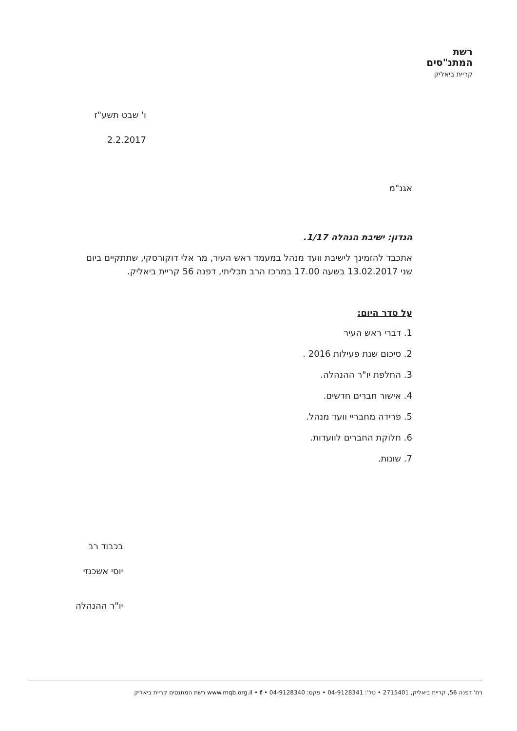רשת
המתנ"סים
קריית ביאליק
ו' שבט תשע"ז
2.2.2017
אגנ"מ
הנדון: ישיבת הנהלה 1/17.
אתכבד להזמינך לישיבת וועד מנהל במעמד ראש העיר, מר אלי דוקורסקי, שתתקיים ביום שני 13.02.2017 בשעה 17.00 במרכז הרב תכליתי, דפנה 56 קריית ביאליק.
על סדר היום:
1. דברי ראש העיר
2. סיכום שנת פעילות 2016 .
3. החלפת יו"ר ההנהלה.
4. אישור חברים חדשים.
5. פרידה מחבריי וועד מנהל.
6. חלוקת החברים לוועדות.
7. שונות.
בכבוד רב
יוסי אשכנזי
יו"ר ההנהלה
רח' דפנה 56, קריית ביאליק, 2715401 • טל': 04-9128341 • פקס: 04-9128340 • www.mqb.org.il • f רשת המתנסים קריית ביאליק